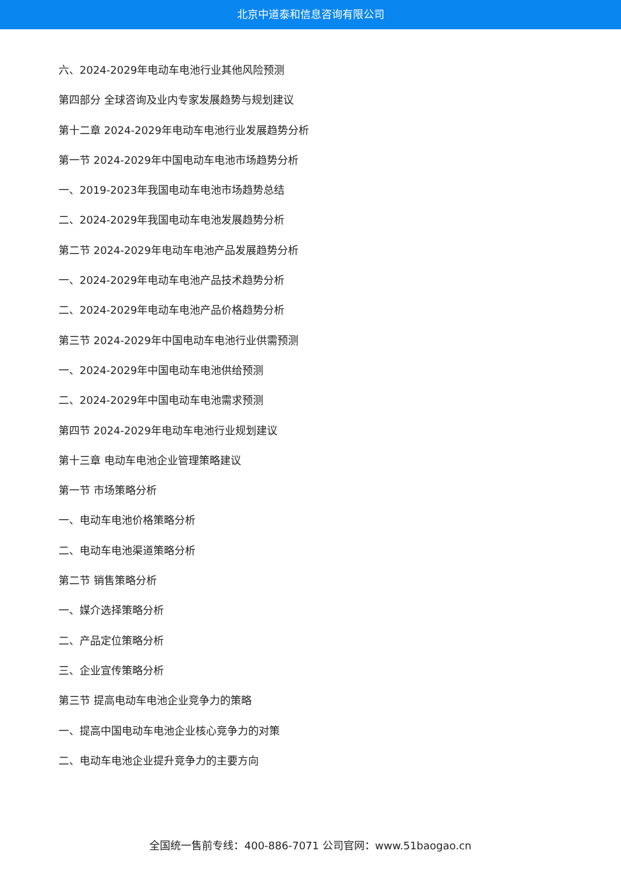北京中道泰和信息咨询有限公司
六、2024-2029年电动车电池行业其他风险预测
第四部分 全球咨询及业内专家发展趋势与规划建议
第十二章 2024-2029年电动车电池行业发展趋势分析
第一节 2024-2029年中国电动车电池市场趋势分析
一、2019-2023年我国电动车电池市场趋势总结
二、2024-2029年我国电动车电池发展趋势分析
第二节 2024-2029年电动车电池产品发展趋势分析
一、2024-2029年电动车电池产品技术趋势分析
二、2024-2029年电动车电池产品价格趋势分析
第三节 2024-2029年中国电动车电池行业供需预测
一、2024-2029年中国电动车电池供给预测
二、2024-2029年中国电动车电池需求预测
第四节 2024-2029年电动车电池行业规划建议
第十三章 电动车电池企业管理策略建议
第一节 市场策略分析
一、电动车电池价格策略分析
二、电动车电池渠道策略分析
第二节 销售策略分析
一、媒介选择策略分析
二、产品定位策略分析
三、企业宣传策略分析
第三节 提高电动车电池企业竞争力的策略
一、提高中国电动车电池企业核心竞争力的对策
二、电动车电池企业提升竞争力的主要方向
全国统一售前专线：400-886-7071 公司官网：www.51baogao.cn